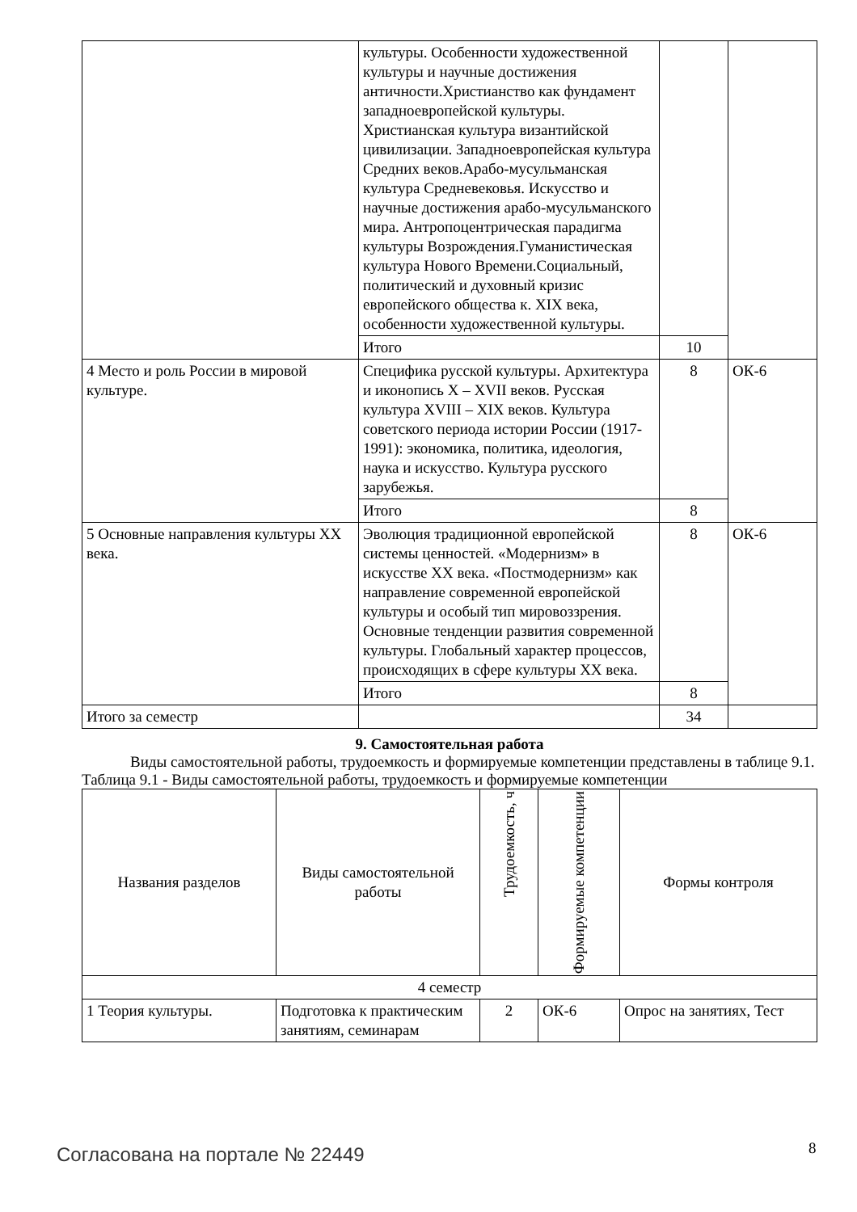| | культуры. Особенности художественной культуры и научные достижения античности.Христианство как фундамент западноевропейской культуры. Христианская культура византийской цивилизации. Западноевропейская культура Средних веков.Арабо-мусульманская культура Средневековья. Искусство и научные достижения арабо-мусульманского мира. Антропоцентрическая парадигма культуры Возрождения.Гуманистическая культура Нового Времени.Социальный, политический и духовный кризис европейского общества к. XIX века, особенности художественной культуры. | | |
| | Итого | 10 | |
| 4 Место и роль России в мировой культуре. | Специфика русской культуры. Архитектура и иконопись X – XVII веков. Русская культура XVIII – XIX веков. Культура советского периода истории России (1917-1991): экономика, политика, идеология, наука и искусство. Культура русского зарубежья. | 8 | ОК-6 |
| | Итого | 8 | |
| 5 Основные направления культуры XX века. | Эволюция традиционной европейской системы ценностей. «Модернизм» в искусстве XX века. «Постмодернизм» как направление современной европейской культуры и особый тип мировоззрения. Основные тенденции развития современной культуры. Глобальный характер процессов, происходящих в сфере культуры XX века. | 8 | ОК-6 |
| | Итого | 8 | |
| Итого за семестр | | 34 | |
9. Самостоятельная работа
Виды самостоятельной работы, трудоемкость и формируемые компетенции представлены в таблице 9.1.
Таблица 9.1 - Виды самостоятельной работы, трудоемкость и формируемые компетенции
| Названия разделов | Виды самостоятельной работы | Трудоемкость, ч | Формируемые компетенции | Формы контроля |
| --- | --- | --- | --- | --- |
| 4 семестр | | | | |
| 1 Теория культуры. | Подготовка к практическим занятиям, семинарам | 2 | ОК-6 | Опрос на занятиях, Тест |
Согласована на портале № 22449 8